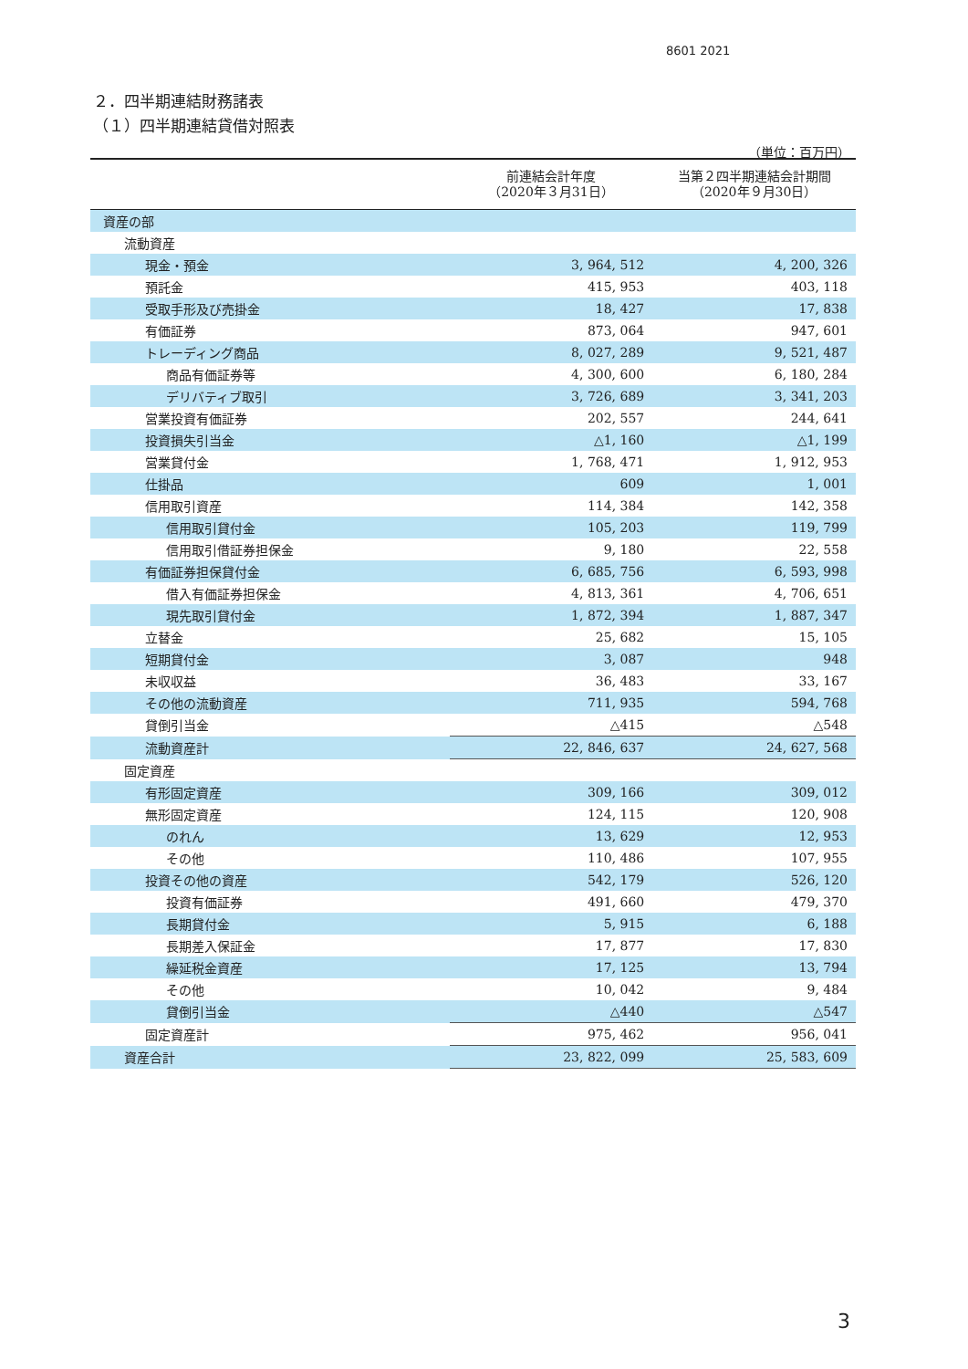8601 2021
２．四半期連結財務諸表
（１）四半期連結貸借対照表
（単位：百万円）
| | 前連結会計年度 （2020年３月31日） | 当第２四半期連結会計期間 （2020年９月30日） |
| --- | --- | --- |
| 資産の部 | | |
| 流動資産 | | |
| 現金・預金 | 3, 964, 512 | 4, 200, 326 |
| 預託金 | 415, 953 | 403, 118 |
| 受取手形及び売掛金 | 18, 427 | 17, 838 |
| 有価証券 | 873, 064 | 947, 601 |
| トレーディング商品 | 8, 027, 289 | 9, 521, 487 |
| 商品有価証券等 | 4, 300, 600 | 6, 180, 284 |
| デリバティブ取引 | 3, 726, 689 | 3, 341, 203 |
| 営業投資有価証券 | 202, 557 | 244, 641 |
| 投資損失引当金 | △1, 160 | △1, 199 |
| 営業貸付金 | 1, 768, 471 | 1, 912, 953 |
| 仕掛品 | 609 | 1, 001 |
| 信用取引資産 | 114, 384 | 142, 358 |
| 信用取引貸付金 | 105, 203 | 119, 799 |
| 信用取引借証券担保金 | 9, 180 | 22, 558 |
| 有価証券担保貸付金 | 6, 685, 756 | 6, 593, 998 |
| 借入有価証券担保金 | 4, 813, 361 | 4, 706, 651 |
| 現先取引貸付金 | 1, 872, 394 | 1, 887, 347 |
| 立替金 | 25, 682 | 15, 105 |
| 短期貸付金 | 3, 087 | 948 |
| 未収収益 | 36, 483 | 33, 167 |
| その他の流動資産 | 711, 935 | 594, 768 |
| 貸倒引当金 | △415 | △548 |
| 流動資産計 | 22, 846, 637 | 24, 627, 568 |
| 固定資産 | | |
| 有形固定資産 | 309, 166 | 309, 012 |
| 無形固定資産 | 124, 115 | 120, 908 |
| のれん | 13, 629 | 12, 953 |
| その他 | 110, 486 | 107, 955 |
| 投資その他の資産 | 542, 179 | 526, 120 |
| 投資有価証券 | 491, 660 | 479, 370 |
| 長期貸付金 | 5, 915 | 6, 188 |
| 長期差入保証金 | 17, 877 | 17, 830 |
| 繰延税金資産 | 17, 125 | 13, 794 |
| その他 | 10, 042 | 9, 484 |
| 貸倒引当金 | △440 | △547 |
| 固定資産計 | 975, 462 | 956, 041 |
| 資産合計 | 23, 822, 099 | 25, 583, 609 |
3